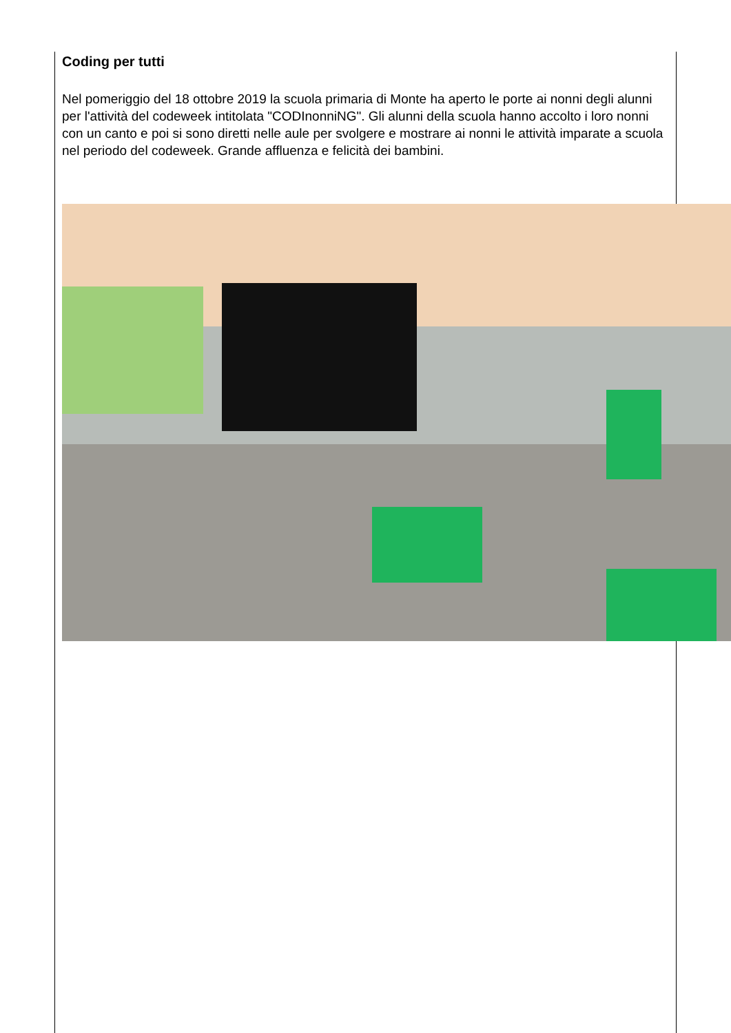Coding per tutti
Nel pomeriggio del 18 ottobre 2019 la scuola primaria di Monte ha aperto le porte ai nonni degli alunni per l'attività del codeweek intitolata "CODInonniNG". Gli alunni della scuola hanno accolto i loro nonni con un canto e poi si sono diretti nelle aule per svolgere e mostrare ai nonni le attività imparate a scuola nel periodo del codeweek. Grande affluenza e felicità dei bambini.